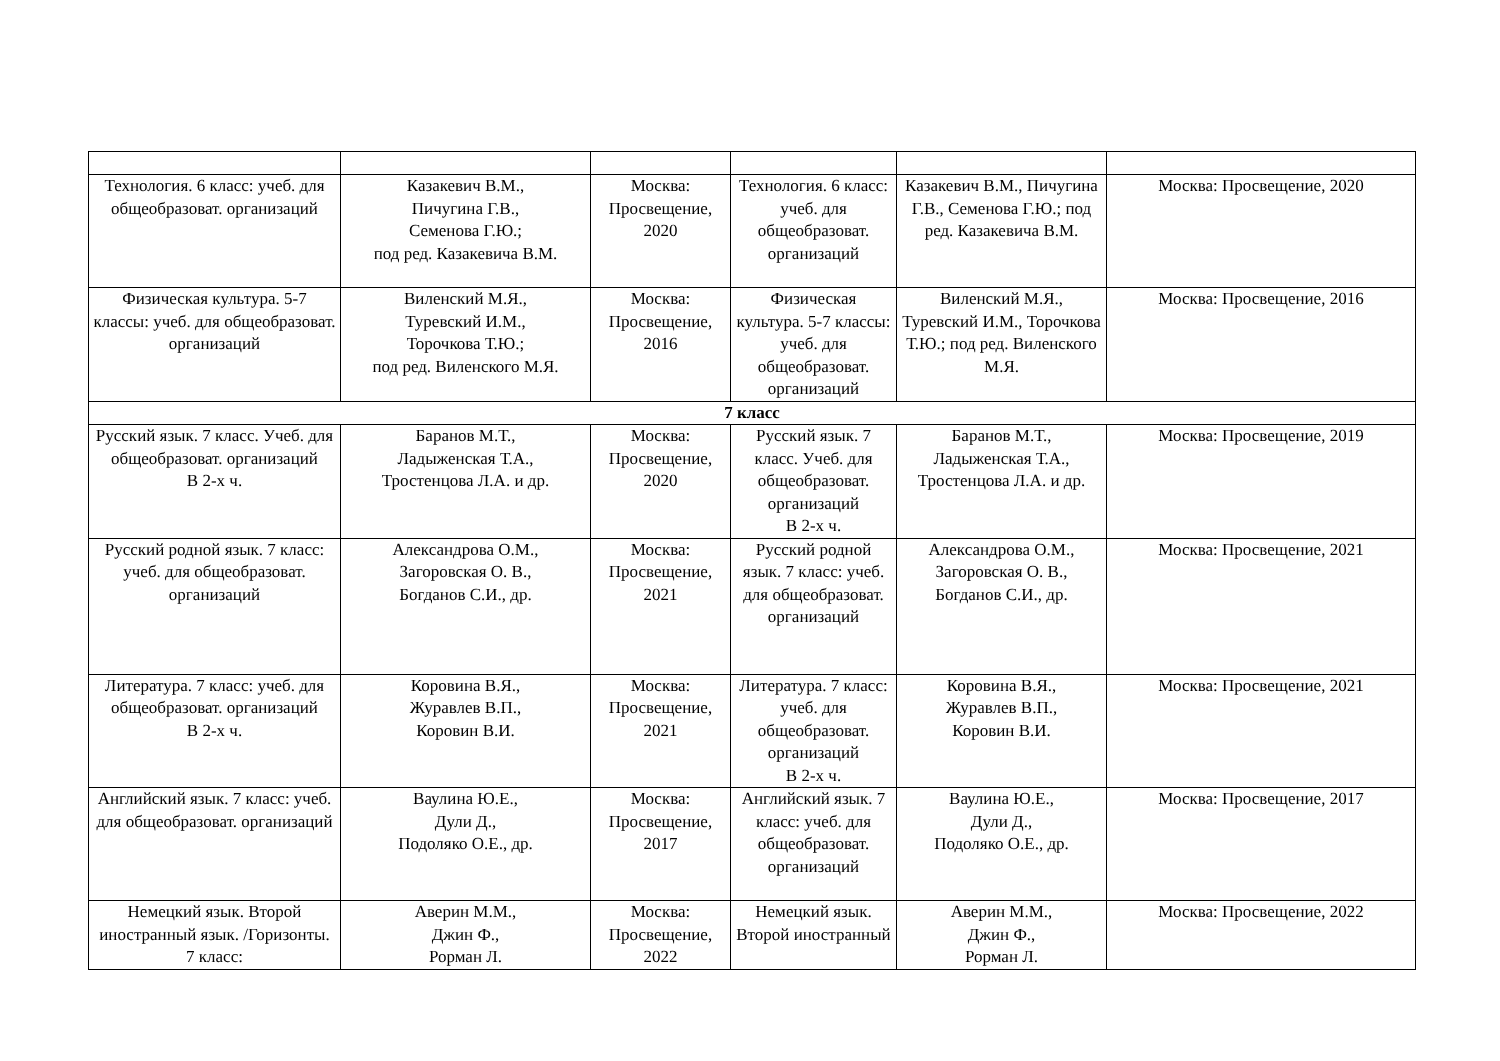| Технология. 6 класс: учеб. для общеобразоват. организаций | Казакевич В.М., Пичугина Г.В., Семенова Г.Ю.; под ред. Казакевича В.М. | Москва: Просвещение, 2020 | Технология. 6 класс: учеб. для общеобразоват. организаций | Казакевич В.М., Пичугина Г.В., Семенова Г.Ю.; под ред. Казакевича В.М. | Москва: Просвещение, 2020 |
| Физическая культура. 5-7 классы: учеб. для общеобразоват. организаций | Виленский М.Я., Туревский И.М., Торочкова Т.Ю.; под ред. Виленского М.Я. | Москва: Просвещение, 2016 | Физическая культура. 5-7 классы: учеб. для общеобразоват. организаций | Виленский М.Я., Туревский И.М., Торочкова Т.Ю.; под ред. Виленского М.Я. | Москва: Просвещение, 2016 |
| 7 класс | | | | | |
| Русский язык. 7 класс. Учеб. для общеобразоват. организаций В 2-х ч. | Баранов М.Т., Ладыженская Т.А., Тростенцова Л.А. и др. | Москва: Просвещение, 2020 | Русский язык. 7 класс. Учеб. для общеобразоват. организаций В 2-х ч. | Баранов М.Т., Ладыженская Т.А., Тростенцова Л.А. и др. | Москва: Просвещение, 2019 |
| Русский родной язык. 7 класс: учеб. для общеобразоват. организаций | Александрова О.М., Загоровская О. В., Богданов С.И., др. | Москва: Просвещение, 2021 | Русский родной язык. 7 класс: учеб. для общеобразоват. организаций | Александрова О.М., Загоровская О. В., Богданов С.И., др. | Москва: Просвещение, 2021 |
| Литература. 7 класс: учеб. для общеобразоват. организаций В 2-х ч. | Коровина В.Я., Журавлев В.П., Коровин В.И. | Москва: Просвещение, 2021 | Литература. 7 класс: учеб. для общеобразоват. организаций В 2-х ч. | Коровина В.Я., Журавлев В.П., Коровин В.И. | Москва: Просвещение, 2021 |
| Английский язык. 7 класс: учеб. для общеобразоват. организаций | Ваулина Ю.Е., Дули Д., Подоляко О.Е., др. | Москва: Просвещение, 2017 | Английский язык. 7 класс: учеб. для общеобразоват. организаций | Ваулина Ю.Е., Дули Д., Подоляко О.Е., др. | Москва: Просвещение, 2017 |
| Немецкий язык. Второй иностранный язык. /Горизонты. 7 класс: | Аверин М.М., Джин Ф., Рорман Л. | Москва: Просвещение, 2022 | Немецкий язык. Второй иностранный | Аверин М.М., Джин Ф., Рорман Л. | Москва: Просвещение, 2022 |